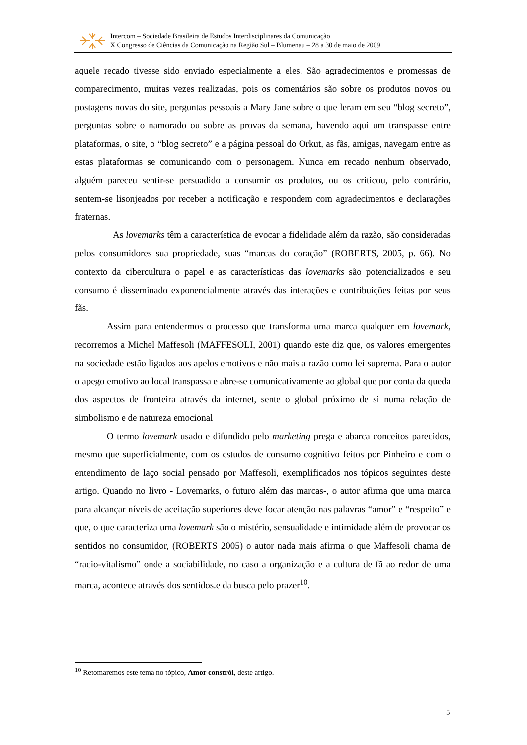Intercom – Sociedade Brasileira de Estudos Interdisciplinares da Comunicação
X Congresso de Ciências da Comunicação na Região Sul – Blumenau – 28 a 30 de maio de 2009
aquele recado tivesse sido enviado especialmente a eles. São agradecimentos e promessas de comparecimento, muitas vezes realizadas, pois os comentários são sobre os produtos novos ou postagens novas do site, perguntas pessoais a Mary Jane sobre o que leram em seu “blog secreto”, perguntas sobre o namorado ou sobre as provas da semana, havendo aqui um transpasse entre plataformas, o site, o “blog secreto” e a página pessoal do Orkut, as fãs, amigas, navegam entre as estas plataformas se comunicando com o personagem. Nunca em recado nenhum observado, alguém pareceu sentir-se persuadido a consumir os produtos, ou os criticou, pelo contrário, sentem-se lisonjeados por receber a notificação e respondem com agradecimentos e declarações fraternas.
As lovemarks têm a característica de evocar a fidelidade além da razão, são consideradas pelos consumidores sua propriedade, suas “marcas do coração” (ROBERTS, 2005, p. 66). No contexto da cibercultura o papel e as características das lovemarks são potencializados e seu consumo é disseminado exponencialmente através das interações e contribuições feitas por seus fãs.
Assim para entendermos o processo que transforma uma marca qualquer em lovemark, recorremos a Michel Maffesoli (MAFFESOLI, 2001) quando este diz que, os valores emergentes na sociedade estão ligados aos apelos emotivos e não mais a razão como lei suprema. Para o autor o apego emotivo ao local transpassa e abre-se comunicativamente ao global que por conta da queda dos aspectos de fronteira através da internet, sente o global próximo de si numa relação de simbolismo e de natureza emocional
O termo lovemark usado e difundido pelo marketing prega e abarca conceitos parecidos, mesmo que superficialmente, com os estudos de consumo cognitivo feitos por Pinheiro e com o entendimento de laço social pensado por Maffesoli, exemplificados nos tópicos seguintes deste artigo. Quando no livro - Lovemarks, o futuro além das marcas-, o autor afirma que uma marca para alcançar níveis de aceitação superiores deve focar atenção nas palavras “amor” e “respeito” e que, o que caracteriza uma lovemark são o mistério, sensualidade e intimidade além de provocar os sentidos no consumidor, (ROBERTS 2005) o autor nada mais afirma o que Maffesoli chama de “racio-vitalismo” onde a sociabilidade, no caso a organização e a cultura de fã ao redor de uma marca, acontece através dos sentidos.e da busca pelo prazer<sup>10</sup>.
<sup>10</sup> Retomaremos este tema no tópico, Amor constrói, deste artigo.
5